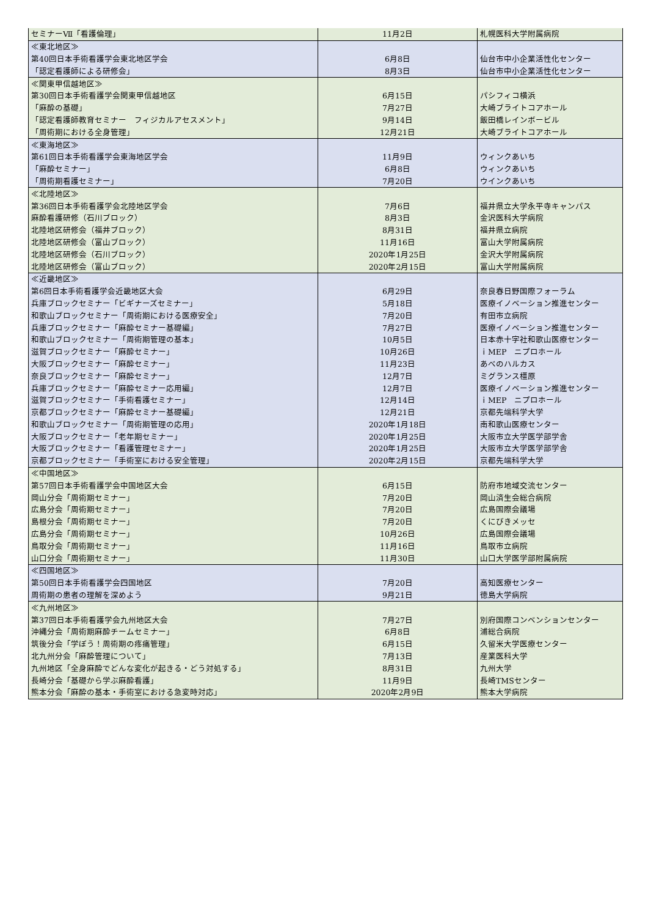| セミナーⅦ「看護倫理」 | 11月2日 | 札幌医科大学附属病院 |
| ≪東北地区≫ | | |
| 第40回日本手術看護学会東北地区学会 | 6月8日 | 仙台市中小企業活性化センター |
| 「認定看護師による研修会」 | 8月3日 | 仙台市中小企業活性化センター |
| ≪関東甲信越地区≫ | | |
| 第30回日本手術看護学会関東甲信越地区 | 6月15日 | パシフィコ横浜 |
| 「麻酔の基礎」 | 7月27日 | 大崎ブライトコアホール |
| 「認定看護師教育セミナー フィジカルアセスメント」 | 9月14日 | 飯田橋レインボービル |
| 「周術期における全身管理」 | 12月21日 | 大崎ブライトコアホール |
| ≪東海地区≫ | | |
| 第61回日本手術看護学会東海地区学会 | 11月9日 | ウィンクあいち |
| 「麻酔セミナー」 | 6月8日 | ウィンクあいち |
| 「周術期看護セミナー」 | 7月20日 | ウインクあいち |
| ≪北陸地区≫ | | |
| 第36回日本手術看護学会北陸地区学会 | 7月6日 | 福井県立大学永平寺キャンパス |
| 麻酔看護研修（石川ブロック） | 8月3日 | 金沢医科大学病院 |
| 北陸地区研修会（福井ブロック） | 8月31日 | 福井県立病院 |
| 北陸地区研修会（富山ブロック） | 11月16日 | 富山大学附属病院 |
| 北陸地区研修会（石川ブロック） | 2020年1月25日 | 金沢大学附属病院 |
| 北陸地区研修会（富山ブロック） | 2020年2月15日 | 富山大学附属病院 |
| ≪近畿地区≫ | | |
| 第6回日本手術看護学会近畿地区大会 | 6月29日 | 奈良春日野国際フォーラム |
| 兵庫ブロックセミナー「ビギナーズセミナー」 | 5月18日 | 医療イノベーション推進センター |
| 和歌山ブロックセミナー「周術期における医療安全」 | 7月20日 | 有田市立病院 |
| 兵庫ブロックセミナー「麻酔セミナー基礎編」 | 7月27日 | 医療イノベーション推進センター |
| 和歌山ブロックセミナー「周術期管理の基本」 | 10月5日 | 日本赤十字社和歌山医療センター |
| 滋賀ブロックセミナー「麻酔セミナー」 | 10月26日 | ｉMEP ニプロホール |
| 大阪ブロックセミナー「麻酔セミナー」 | 11月23日 | あべのハルカス |
| 奈良ブロックセミナー「麻酔セミナー」 | 12月7日 | ミグランス橿原 |
| 兵庫ブロックセミナー「麻酔セミナー応用編」 | 12月7日 | 医療イノベーション推進センター |
| 滋賀ブロックセミナー「手術看護セミナー」 | 12月14日 | ｉMEP ニプロホール |
| 京都ブロックセミナー「麻酔セミナー基礎編」 | 12月21日 | 京都先端科学大学 |
| 和歌山ブロックセミナー「周術期管理の応用」 | 2020年1月18日 | 南和歌山医療センター |
| 大阪ブロックセミナー「老年期セミナー」 | 2020年1月25日 | 大阪市立大学医学部学舎 |
| 大阪ブロックセミナー「看護管理セミナー」 | 2020年1月25日 | 大阪市立大学医学部学舎 |
| 京都ブロックセミナー「手術室における安全管理」 | 2020年2月15日 | 京都先端科学大学 |
| ≪中国地区≫ | | |
| 第57回日本手術看護学会中国地区大会 | 6月15日 | 防府市地域交流センター |
| 岡山分会「周術期セミナー」 | 7月20日 | 岡山済生会総合病院 |
| 広島分会「周術期セミナー」 | 7月20日 | 広島国際会議場 |
| 島根分会「周術期セミナー」 | 7月20日 | くにびきメッセ |
| 広島分会「周術期セミナー」 | 10月26日 | 広島国際会議場 |
| 鳥取分会「周術期セミナー」 | 11月16日 | 鳥取市立病院 |
| 山口分会「周術期セミナー」 | 11月30日 | 山口大学医学部附属病院 |
| ≪四国地区≫ | | |
| 第50回日本手術看護学会四国地区 | 7月20日 | 高知医療センター |
| 周術期の患者の理解を深めよう | 9月21日 | 徳島大学病院 |
| ≪九州地区≫ | | |
| 第37回日本手術看護学会九州地区大会 | 7月27日 | 別府国際コンベンションセンター |
| 沖縄分会「周術期麻酔チームセミナー」 | 6月8日 | 浦総合病院 |
| 筑後分会「学ぼう！周術期の疼痛管理」 | 6月15日 | 久留米大学医療センター |
| 北九州分会「麻酔管理について」 | 7月13日 | 産業医科大学 |
| 九州地区「全身麻酔でどんな変化が起きる・どう対処する」 | 8月31日 | 九州大学 |
| 長崎分会「基礎から学ぶ麻酔看護」 | 11月9日 | 長崎TMSセンター |
| 熊本分会「麻酔の基本・手術室における急変時対応」 | 2020年2月9日 | 熊本大学病院 |